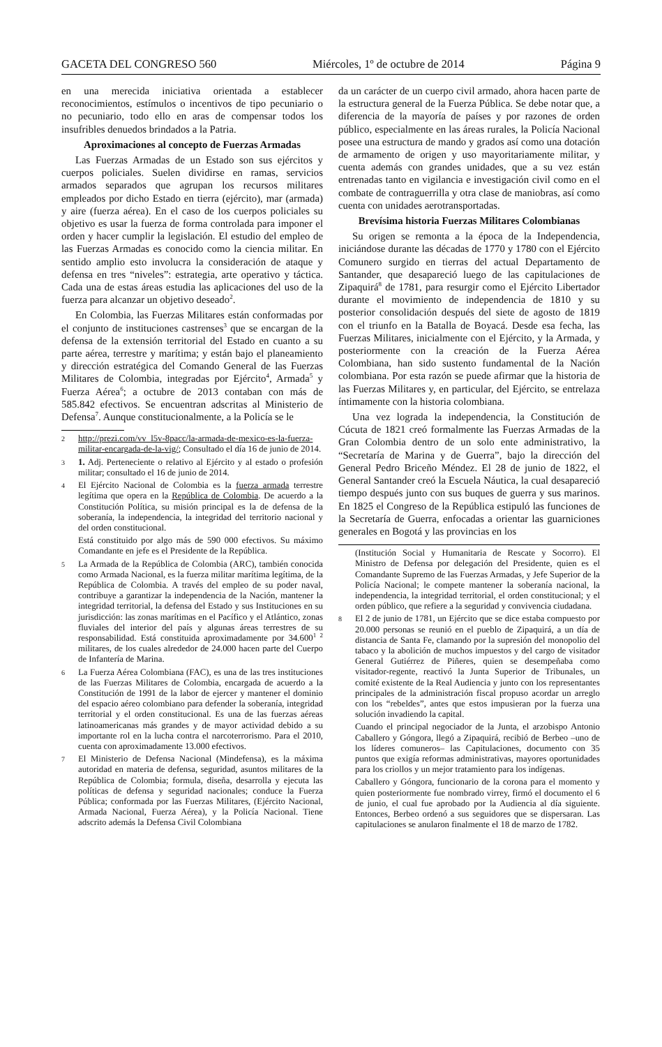GACETA DEL CONGRESO 560 Miércoles, 1º de octubre de 2014 Página 9
en una merecida iniciativa orientada a establecer reconocimientos, estímulos o incentivos de tipo pecuniario o no pecuniario, todo ello en aras de compensar todos los insufribles denuedos brindados a la Patria.
Aproximaciones al concepto de Fuerzas Armadas
Las Fuerzas Armadas de un Estado son sus ejércitos y cuerpos policiales. Suelen dividirse en ramas, servicios armados separados que agrupan los recursos militares empleados por dicho Estado en tierra (ejército), mar (armada) y aire (fuerza aérea). En el caso de los cuerpos policiales su objetivo es usar la fuerza de forma controlada para imponer el orden y hacer cumplir la legislación. El estudio del empleo de las Fuerzas Armadas es conocido como la ciencia militar. En sentido amplio esto involucra la consideración de ataque y defensa en tres “niveles”: estrategia, arte operativo y táctica. Cada una de estas áreas estudia las aplicaciones del uso de la fuerza para alcanzar un objetivo deseado<sup>2</sup>.
En Colombia, las Fuerzas Militares están conformadas por el conjunto de instituciones castrenses<sup>3</sup> que se encargan de la defensa de la extensión territorial del Estado en cuanto a su parte aérea, terrestre y marítima; y están bajo el planeamiento y dirección estratégica del Comando General de las Fuerzas Militares de Colombia, integradas por Ejército<sup>4</sup>, Armada<sup>5</sup> y Fuerza Aérea<sup>6</sup>; a octubre de 2013 contaban con más de 585.842 efectivos. Se encuentran adscritas al Ministerio de Defensa<sup>7</sup>. Aunque constitucionalmente, a la Policía se le
2 http://prezi.com/vv_l5v-8pacc/la-armada-de-mexico-es-la-fuerza-militar-encargada-de-la-vig/; Consultado el día 16 de junio de 2014.
3 1. Adj. Perteneciente o relativo al Ejército y al estado o profesión militar; consultado el 16 de junio de 2014.
4 El Ejército Nacional de Colombia es la fuerza armada terrestre legítima que opera en la República de Colombia. De acuerdo a la Constitución Política, su misión principal es la de defensa de la soberanía, la independencia, la integridad del territorio nacional y del orden constitucional.
Está constituido por algo más de 590 000 efectivos. Su máximo Comandante en jefe es el Presidente de la República.
5 La Armada de la República de Colombia (ARC), también conocida como Armada Nacional, es la fuerza militar marítima legítima, de la República de Colombia. A través del empleo de su poder naval, contribuye a garantizar la independencia de la Nación, mantener la integridad territorial, la defensa del Estado y sus Instituciones en su jurisdicción: las zonas marítimas en el Pacífico y el Atlántico, zonas fluviales del interior del país y algunas áreas terrestres de su responsabilidad. Está constituida aproximadamente por 34.600<sup>1 2</sup> militares, de los cuales alrededor de 24.000 hacen parte del Cuerpo de Infantería de Marina.
6 La Fuerza Aérea Colombiana (FAC), es una de las tres instituciones de las Fuerzas Militares de Colombia, encargada de acuerdo a la Constitución de 1991 de la labor de ejercer y mantener el dominio del espacio aéreo colombiano para defender la soberanía, integridad territorial y el orden constitucional. Es una de las fuerzas aéreas latinoamericanas más grandes y de mayor actividad debido a su importante rol en la lucha contra el narcoterrorismo. Para el 2010, cuenta con aproximadamente 13.000 efectivos.
7 El Ministerio de Defensa Nacional (Mindefensa), es la máxima autoridad en materia de defensa, seguridad, asuntos militares de la República de Colombia; formula, diseña, desarrolla y ejecuta las políticas de defensa y seguridad nacionales; conduce la Fuerza Pública; conformada por las Fuerzas Militares, (Ejército Nacional, Armada Nacional, Fuerza Aérea), y la Policía Nacional. Tiene adscrito además la Defensa Civil Colombiana
da un carácter de un cuerpo civil armado, ahora hacen parte de la estructura general de la Fuerza Pública. Se debe notar que, a diferencia de la mayoría de países y por razones de orden público, especialmente en las áreas rurales, la Policía Nacional posee una estructura de mando y grados así como una dotación de armamento de origen y uso mayoritariamente militar, y cuenta además con grandes unidades, que a su vez están entrenadas tanto en vigilancia e investigación civil como en el combate de contraguerrilla y otra clase de maniobras, así como cuenta con unidades aerotransportadas.
Brevísima historia Fuerzas Militares Colombianas
Su origen se remonta a la época de la Independencia, iniciándose durante las décadas de 1770 y 1780 con el Ejército Comunero surgido en tierras del actual Departamento de Santander, que desapareció luego de las capitulaciones de Zipaquirá<sup>8</sup> de 1781, para resurgir como el Ejército Libertador durante el movimiento de independencia de 1810 y su posterior consolidación después del siete de agosto de 1819 con el triunfo en la Batalla de Boyacá. Desde esa fecha, las Fuerzas Militares, inicialmente con el Ejército, y la Armada, y posteriormente con la creación de la Fuerza Aérea Colombiana, han sido sustento fundamental de la Nación colombiana. Por esta razón se puede afirmar que la historia de las Fuerzas Militares y, en particular, del Ejército, se entrelaza íntimamente con la historia colombiana.
Una vez lograda la independencia, la Constitución de Cúcuta de 1821 creó formalmente las Fuerzas Armadas de la Gran Colombia dentro de un solo ente administrativo, la “Secretaría de Marina y de Guerra”, bajo la dirección del General Pedro Briceño Méndez. El 28 de junio de 1822, el General Santander creó la Escuela Náutica, la cual desapareció tiempo después junto con sus buques de guerra y sus marinos. En 1825 el Congreso de la República estipuló las funciones de la Secretaría de Guerra, enfocadas a orientar las guarniciones generales en Bogotá y las provincias en los
(Institución Social y Humanitaria de Rescate y Socorro). El Ministro de Defensa por delegación del Presidente, quien es el Comandante Supremo de las Fuerzas Armadas, y Jefe Superior de la Policía Nacional; le compete mantener la soberanía nacional, la independencia, la integridad territorial, el orden constitucional; y el orden público, que refiere a la seguridad y convivencia ciudadana.
8 El 2 de junio de 1781, un Ejército que se dice estaba compuesto por 20.000 personas se reunió en el pueblo de Zipaquirá, a un día de distancia de Santa Fe, clamando por la supresión del monopolio del tabaco y la abolición de muchos impuestos y del cargo de visitador General Gutiérrez de Piñeres, quien se desempeñaba como visitador-regente, reactivó la Junta Superior de Tribunales, un comité existente de la Real Audiencia y junto con los representantes principales de la administración fiscal propuso acordar un arreglo con los “rebeldes”, antes que estos impusieran por la fuerza una solución invadiendo la capital.
Cuando el principal negociador de la Junta, el arzobispo Antonio Caballero y Góngora, llegó a Zipaquirá, recibió de Berbeo –uno de los líderes comuneros– las Capitulaciones, documento con 35 puntos que exigía reformas administrativas, mayores oportunidades para los criollos y un mejor tratamiento para los indígenas.
Caballero y Góngora, funcionario de la corona para el momento y quien posteriormente fue nombrado virrey, firmó el documento el 6 de junio, el cual fue aprobado por la Audiencia al día siguiente. Entonces, Berbeo ordenó a sus seguidores que se dispersaran. Las capitulaciones se anularon finalmente el 18 de marzo de 1782.